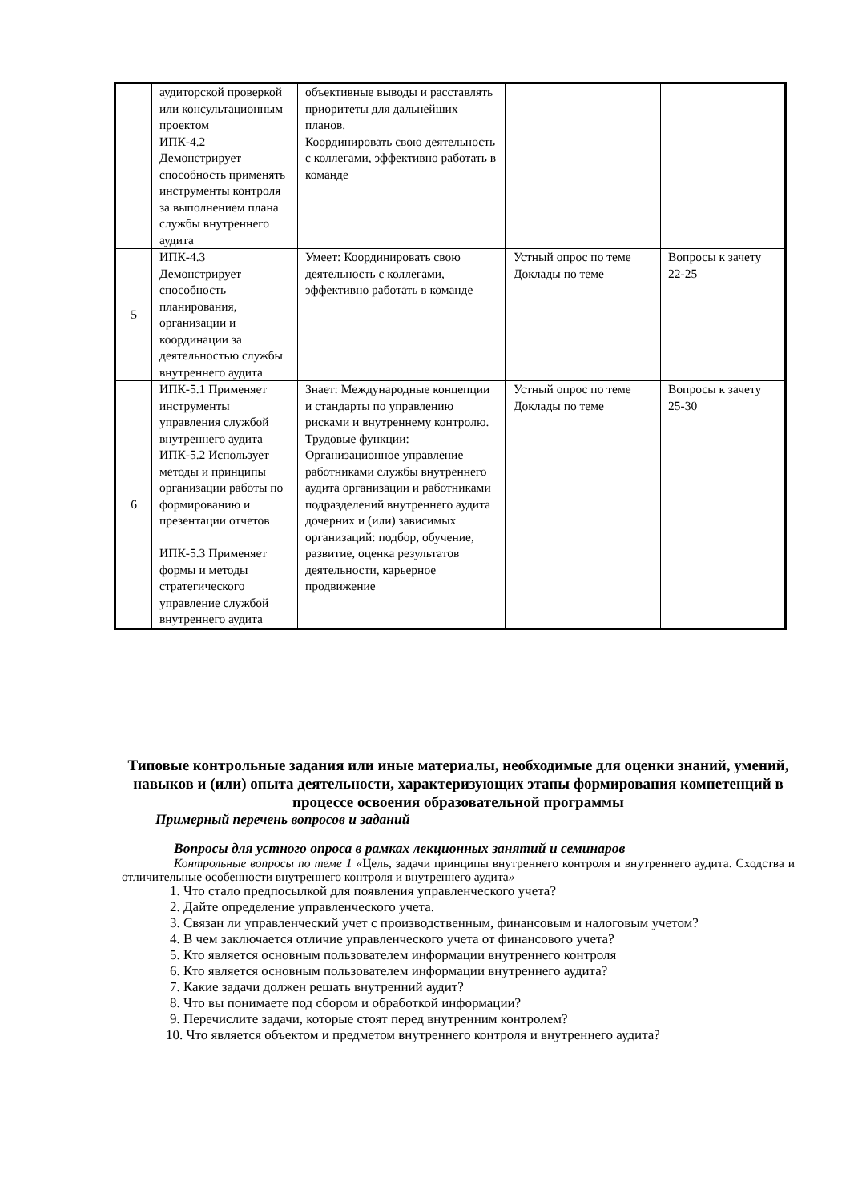| | аудиторской проверкой или консультационным проектом ИПК-4.2 Демонстрирует способность применять инструменты контроля за выполнением плана службы внутреннего аудита | объективные выводы и расставлять приоритеты для дальнейших планов. Координировать свою деятельность с коллегами, эффективно работать в команде | | |
| 5 | ИПК-4.3 Демонстрирует способность планирования, организации и координации за деятельностью службы внутреннего аудита | Умеет: Координировать свою деятельность с коллегами, эффективно работать в команде | Устный опрос по теме Доклады по теме | Вопросы к зачету 22-25 |
| 6 | ИПК-5.1 Применяет инструменты управления службой внутреннего аудита ИПК-5.2 Использует методы и принципы организации работы по формированию и презентации отчетов ИПК-5.3 Применяет формы и методы стратегического управление службой внутреннего аудита | Знает: Международные концепции и стандарты по управлению рисками и внутреннему контролю. Трудовые функции: Организационное управление работниками службы внутреннего аудита организации и работниками подразделений внутреннего аудита дочерних и (или) зависимых организаций: подбор, обучение, развитие, оценка результатов деятельности, карьерное продвижение | Устный опрос по теме Доклады по теме | Вопросы к зачету 25-30 |
Типовые контрольные задания или иные материалы, необходимые для оценки знаний, умений, навыков и (или) опыта деятельности, характеризующих этапы формирования компетенций в процессе освоения образовательной программы
Примерный перечень вопросов и заданий
Вопросы для устного опроса в рамках лекционных занятий и семинаров
Контрольные вопросы по теме 1 «Цель, задачи принципы внутреннего контроля и внутреннего аудита. Сходства и отличительные особенности внутреннего контроля и внутреннего аудита»
1. Что стало предпосылкой для появления управленческого учета?
2. Дайте определение управленческого учета.
3. Связан ли управленческий учет с производственным, финансовым и налоговым учетом?
4. В чем заключается отличие управленческого учета от финансового учета?
5. Кто является основным пользователем информации внутреннего контроля
6. Кто является основным пользователем информации внутреннего аудита?
7. Какие задачи должен решать внутренний аудит?
8. Что вы понимаете под сбором и обработкой информации?
9. Перечислите задачи, которые стоят перед внутренним контролем?
10. Что является объектом и предметом внутреннего контроля и внутреннего аудита?